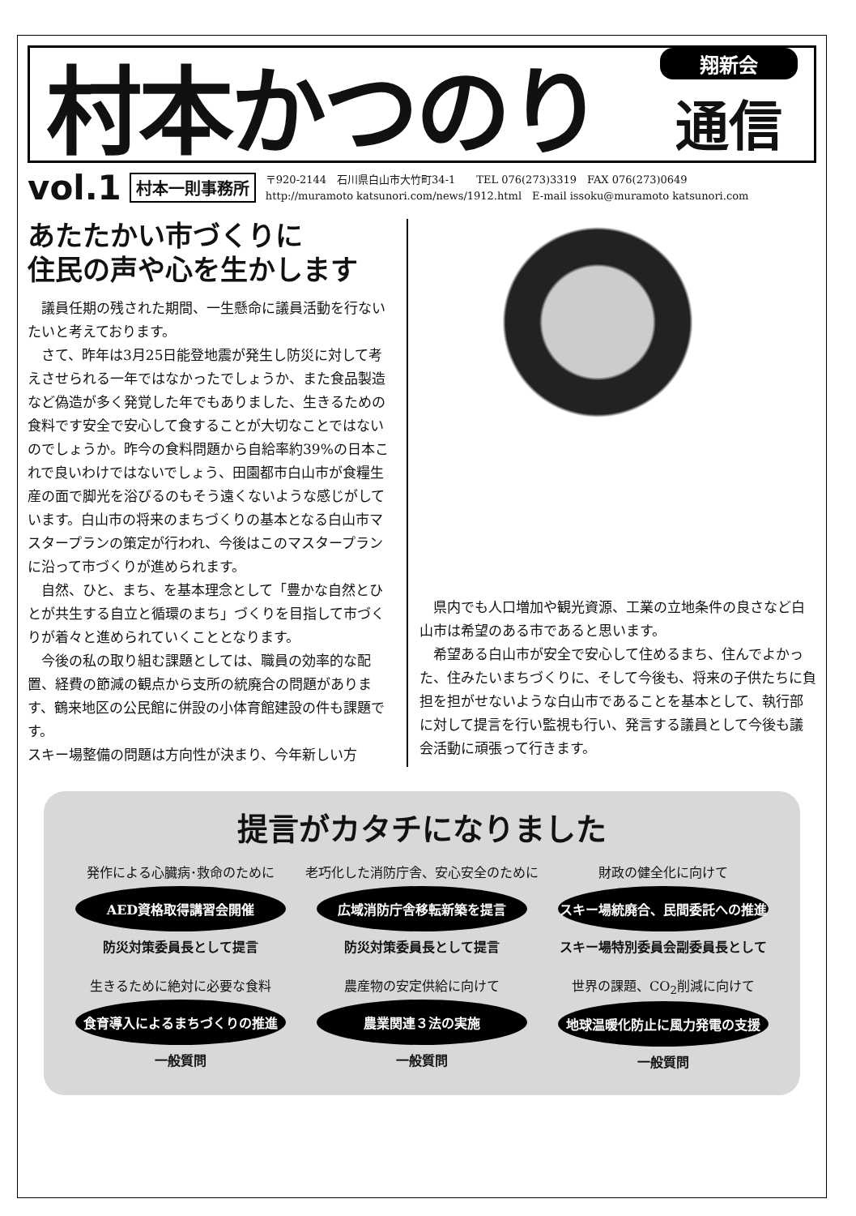村本かつのり
翔新会
通信
vol.1 村本一則事務所
〒920-2144　石川県白山市大竹町34-1　　TEL 076(273)3319　FAX 076(273)0649
http://muramoto katsunori.com/news/1912.html　E-mail issoku@muramoto katsunori.com
あたたかい市づくりに
住民の声や心を生かします
議員任期の残された期間、一生懸命に議員活動を行ないたいと考えております。
さて、昨年は3月25日能登地震が発生し防災に対して考えさせられる一年ではなかったでしょうか、また食品製造など偽造が多く発覚した年でもありました、生きるための食料です安全で安心して食することが大切なことではないのでしょうか。昨今の食料問題から自給率約39%の日本これで良いわけではないでしょう、田園都市白山市が食糧生産の面で脚光を浴びるのもそう遠くないような感じがしています。白山市の将来のまちづくりの基本となる白山市マスタープランの策定が行われ、今後はこのマスタープランに沿って市づくりが進められます。
自然、ひと、まち、を基本理念として「豊かな自然とひとが共生する自立と循環のまち」づくりを目指して市づくりが着々と進められていくこととなります。
今後の私の取り組む課題としては、職員の効率的な配置、経費の節減の観点から支所の統廃合の問題があります、鶴来地区の公民館に併設の小体育館建設の件も課題です。
スキー場整備の問題は方向性が決まり、今年新しい方
県内でも人口増加や観光資源、工業の立地条件の良さなど白山市は希望のある市であると思います。
希望ある白山市が安全で安心して住めるまち、住んでよかった、住みたいまちづくりに、そして今後も、将来の子供たちに負担を担がせないような白山市であることを基本として、執行部に対して提言を行い監視も行い、発言する議員として今後も議会活動に頑張って行きます。
提言がカタチになりました
発作による心臓病･救命のために
AED資格取得講習会開催
防災対策委員長として提言
老巧化した消防庁舎、安心安全のために
広域消防庁舎移転新築を提言
防災対策委員長として提言
財政の健全化に向けて
スキー場統廃合、民間委託への推進
スキー場特別委員会副委員長として
生きるために絶対に必要な食料
食育導入によるまちづくりの推進
一般質問
農産物の安定供給に向けて
農業関連３法の実施
一般質問
世界の課題、CO<sub>2</sub>削減に向けて
地球温暖化防止に風力発電の支援
一般質問